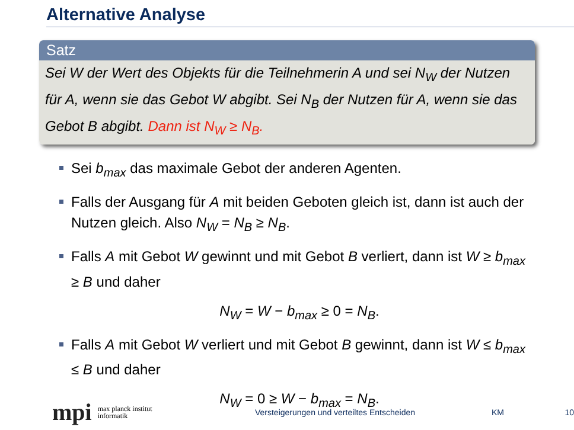Alternative Analyse
Satz
Sei W der Wert des Objekts für die Teilnehmerin A und sei N<sub>W</sub> der Nutzen für A, wenn sie das Gebot W abgibt. Sei N<sub>B</sub> der Nutzen für A, wenn sie das Gebot B abgibt. Dann ist N<sub>W</sub> ≥ N<sub>B</sub>.
Sei b<sub>max</sub> das maximale Gebot der anderen Agenten.
Falls der Ausgang für A mit beiden Geboten gleich ist, dann ist auch der Nutzen gleich. Also N<sub>W</sub> = N<sub>B</sub> ≥ N<sub>B</sub>.
Falls A mit Gebot W gewinnt und mit Gebot B verliert, dann ist W ≥ b<sub>max</sub> ≥ B und daher
N<sub>W</sub> = W − b<sub>max</sub> ≥ 0 = N<sub>B</sub>.
Falls A mit Gebot W verliert und mit Gebot B gewinnt, dann ist W ≤ b<sub>max</sub> ≤ B und daher
N<sub>W</sub> = 0 ≥ W − b<sub>max</sub> = N<sub>B</sub>.
mpi max planck institut
informatik
Versteigerungen und verteiltes Entscheiden KM 10